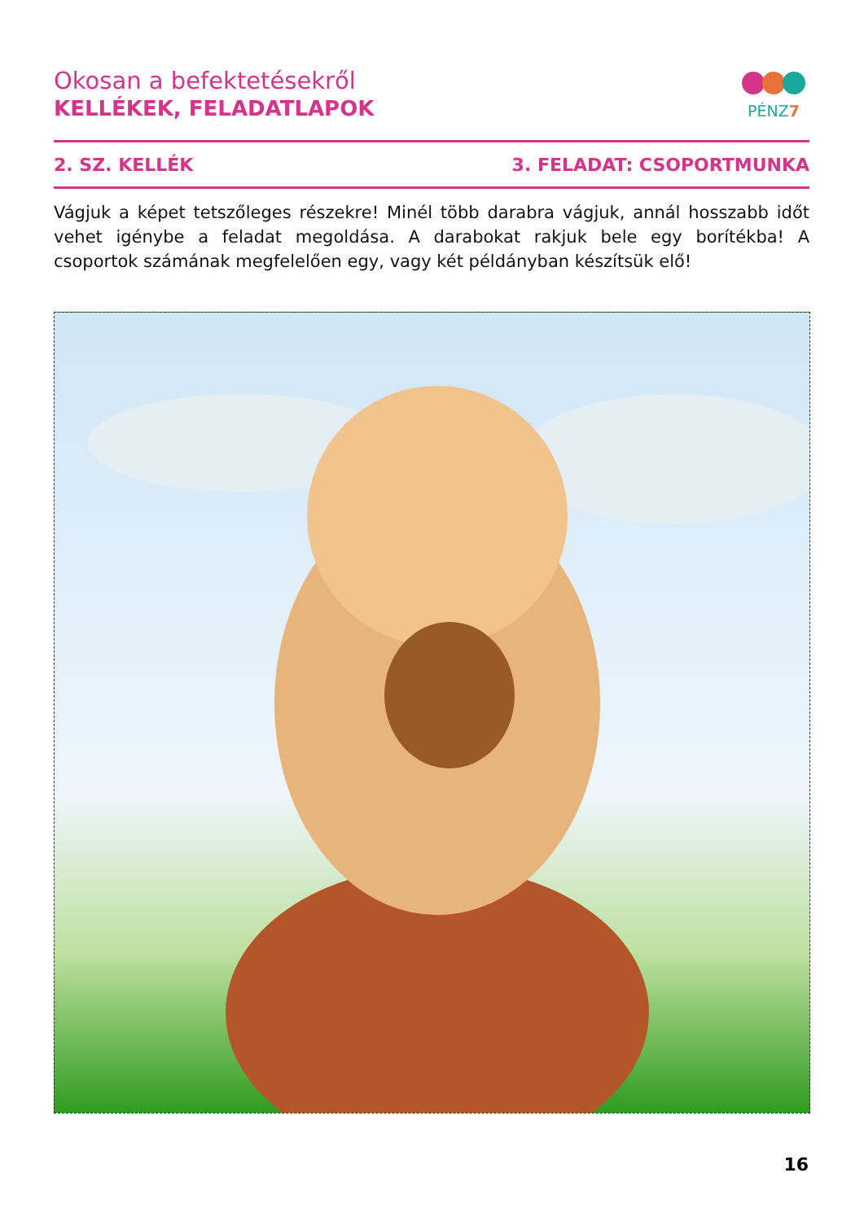Okosan a befektetésekről
KELLÉKEK, FELADATLAPOK
PÉNZ7
2. SZ. KELLÉK 3. FELADAT: CSOPORTMUNKA
Vágjuk a képet tetszőleges részekre! Minél több darabra vágjuk, annál hosszabb időt vehet igénybe a feladat megoldása. A darabokat rakjuk bele egy borítékba! A csoportok számának megfelelően egy, vagy két példányban készítsük elő!
16